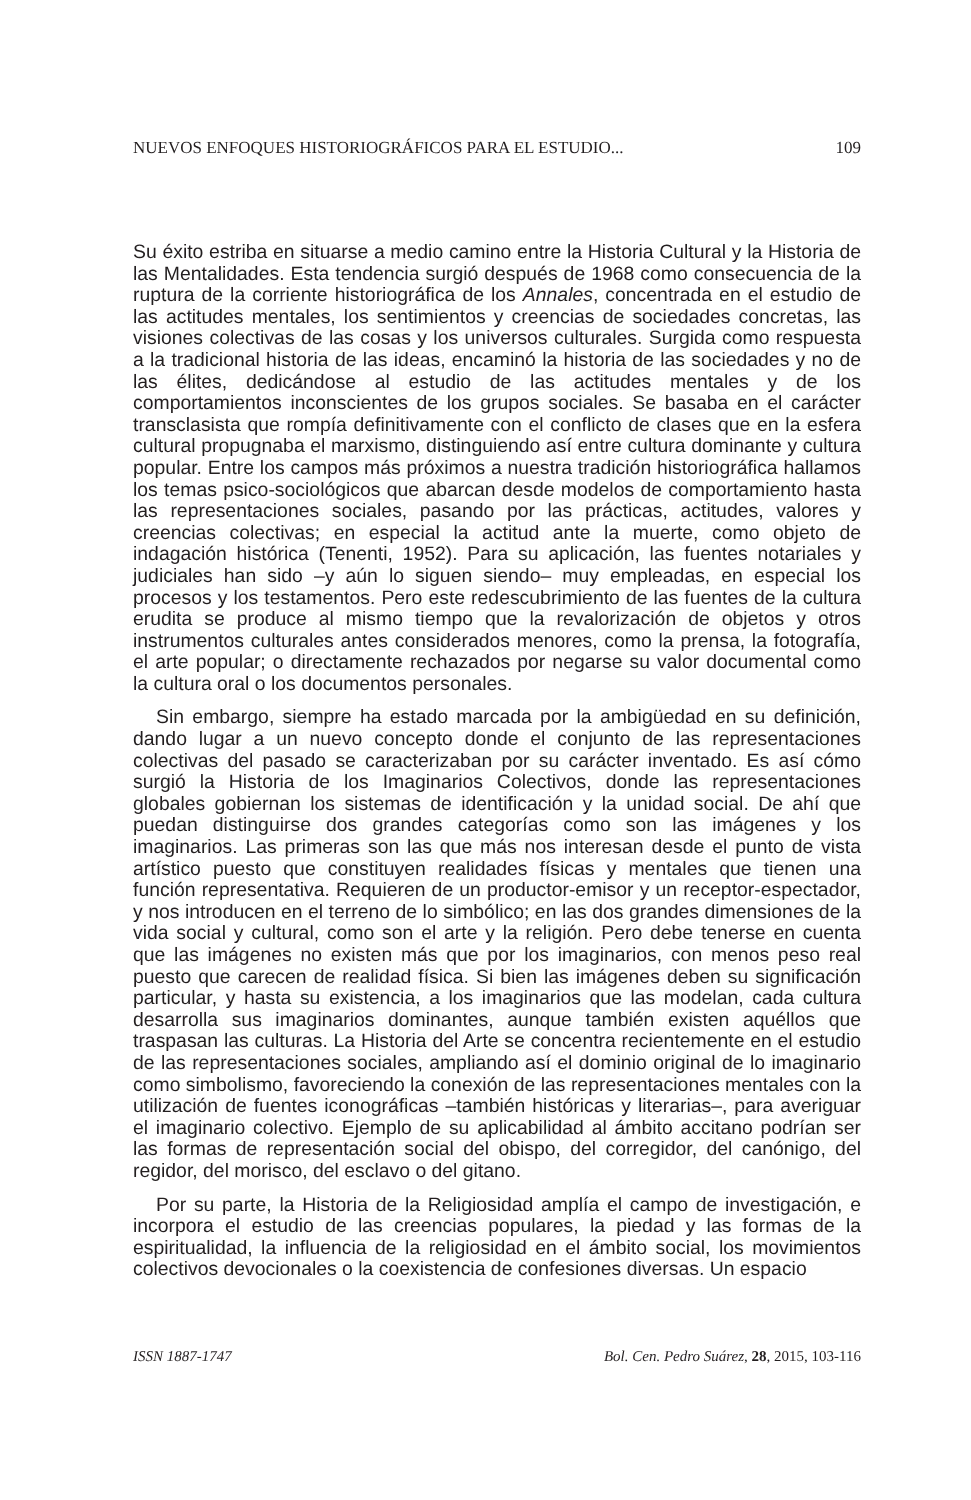NUEVOS ENFOQUES HISTORIOGRÁFICOS PARA EL ESTUDIO... 109
Su éxito estriba en situarse a medio camino entre la Historia Cultural y la Historia de las Mentalidades. Esta tendencia surgió después de 1968 como consecuencia de la ruptura de la corriente historiográfica de los Annales, concentrada en el estudio de las actitudes mentales, los sentimientos y creencias de sociedades concretas, las visiones colectivas de las cosas y los universos culturales. Surgida como respuesta a la tradicional historia de las ideas, encaminó la historia de las sociedades y no de las élites, dedicándose al estudio de las actitudes mentales y de los comportamientos inconscientes de los grupos sociales. Se basaba en el carácter transclasista que rompía definitivamente con el conflicto de clases que en la esfera cultural propugnaba el marxismo, distinguiendo así entre cultura dominante y cultura popular. Entre los campos más próximos a nuestra tradición historiográfica hallamos los temas psico-sociológicos que abarcan desde modelos de comportamiento hasta las representaciones sociales, pasando por las prácticas, actitudes, valores y creencias colectivas; en especial la actitud ante la muerte, como objeto de indagación histórica (Tenenti, 1952). Para su aplicación, las fuentes notariales y judiciales han sido –y aún lo siguen siendo– muy empleadas, en especial los procesos y los testamentos. Pero este redescubrimiento de las fuentes de la cultura erudita se produce al mismo tiempo que la revalorización de objetos y otros instrumentos culturales antes considerados menores, como la prensa, la fotografía, el arte popular; o directamente rechazados por negarse su valor documental como la cultura oral o los documentos personales.
Sin embargo, siempre ha estado marcada por la ambigüedad en su definición, dando lugar a un nuevo concepto donde el conjunto de las representaciones colectivas del pasado se caracterizaban por su carácter inventado. Es así cómo surgió la Historia de los Imaginarios Colectivos, donde las representaciones globales gobiernan los sistemas de identificación y la unidad social. De ahí que puedan distinguirse dos grandes categorías como son las imágenes y los imaginarios. Las primeras son las que más nos interesan desde el punto de vista artístico puesto que constituyen realidades físicas y mentales que tienen una función representativa. Requieren de un productor-emisor y un receptor-espectador, y nos introducen en el terreno de lo simbólico; en las dos grandes dimensiones de la vida social y cultural, como son el arte y la religión. Pero debe tenerse en cuenta que las imágenes no existen más que por los imaginarios, con menos peso real puesto que carecen de realidad física. Si bien las imágenes deben su significación particular, y hasta su existencia, a los imaginarios que las modelan, cada cultura desarrolla sus imaginarios dominantes, aunque también existen aquéllos que traspasan las culturas. La Historia del Arte se concentra recientemente en el estudio de las representaciones sociales, ampliando así el dominio original de lo imaginario como simbolismo, favoreciendo la conexión de las representaciones mentales con la utilización de fuentes iconográficas –también históricas y literarias–, para averiguar el imaginario colectivo. Ejemplo de su aplicabilidad al ámbito accitano podrían ser las formas de representación social del obispo, del corregidor, del canónigo, del regidor, del morisco, del esclavo o del gitano.
Por su parte, la Historia de la Religiosidad amplía el campo de investigación, e incorpora el estudio de las creencias populares, la piedad y las formas de la espiritualidad, la influencia de la religiosidad en el ámbito social, los movimientos colectivos devocionales o la coexistencia de confesiones diversas. Un espacio
ISSN 1887-1747 Bol. Cen. Pedro Suárez, 28, 2015, 103-116